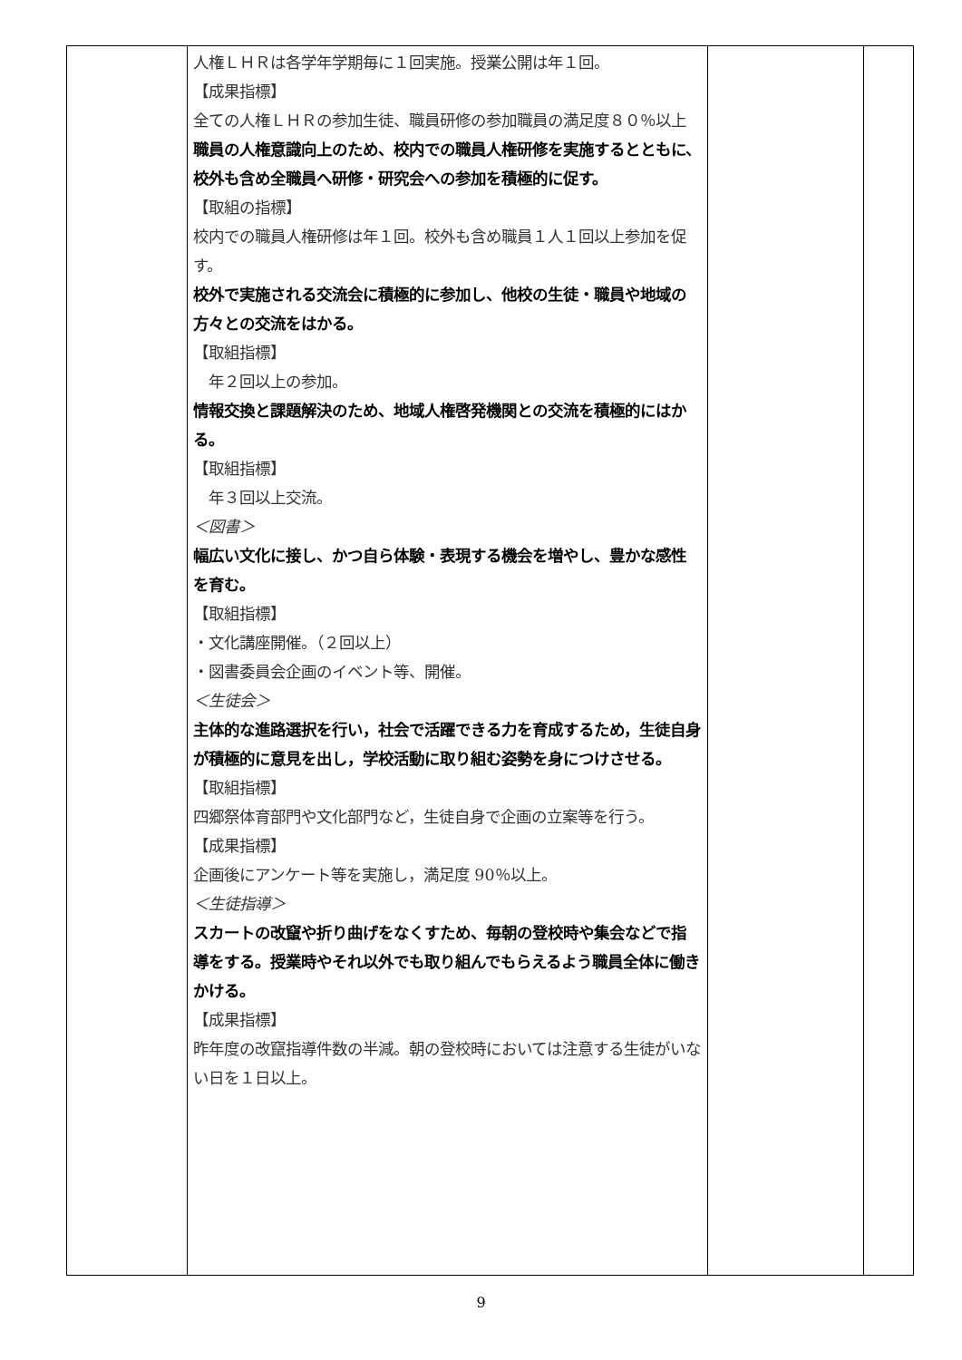| | 人権ＬＨＲは各学年学期毎に１回実施。授業公開は年１回。 【成果指標】 全ての人権ＬＨＲの参加生徒、職員研修の参加職員の満足度８０％以上 職員の人権意識向上のため、校内での職員人権研修を実施するとともに、校外も含め全職員へ研修・研究会への参加を積極的に促す。 【取組の指標】 校内での職員人権研修は年１回。校外も含め職員１人１回以上参加を促す。 校外で実施される交流会に積極的に参加し、他校の生徒・職員や地域の方々との交流をはかる。 【取組指標】 年２回以上の参加。 情報交換と課題解決のため、地域人権啓発機関との交流を積極的にはかる。 【取組指標】 年３回以上交流。 ＜図書＞ 幅広い文化に接し、かつ自ら体験・表現する機会を増やし、豊かな感性を育む。 【取組指標】 ・文化講座開催。（２回以上） ・図書委員会企画のイベント等、開催。 ＜生徒会＞ 主体的な進路選択を行い，社会で活躍できる力を育成するため，生徒自身が積極的に意見を出し，学校活動に取り組む姿勢を身につけさせる。 【取組指標】 四郷祭体育部門や文化部門など，生徒自身で企画の立案等を行う。 【成果指標】 企画後にアンケート等を実施し，満足度 90％以上。 ＜生徒指導＞ スカートの改竄や折り曲げをなくすため、毎朝の登校時や集会などで指導をする。授業時やそれ以外でも取り組んでもらえるよう職員全体に働きかける。 【成果指標】 昨年度の改竄指導件数の半減。朝の登校時においては注意する生徒がいない日を１日以上。 | | |
9